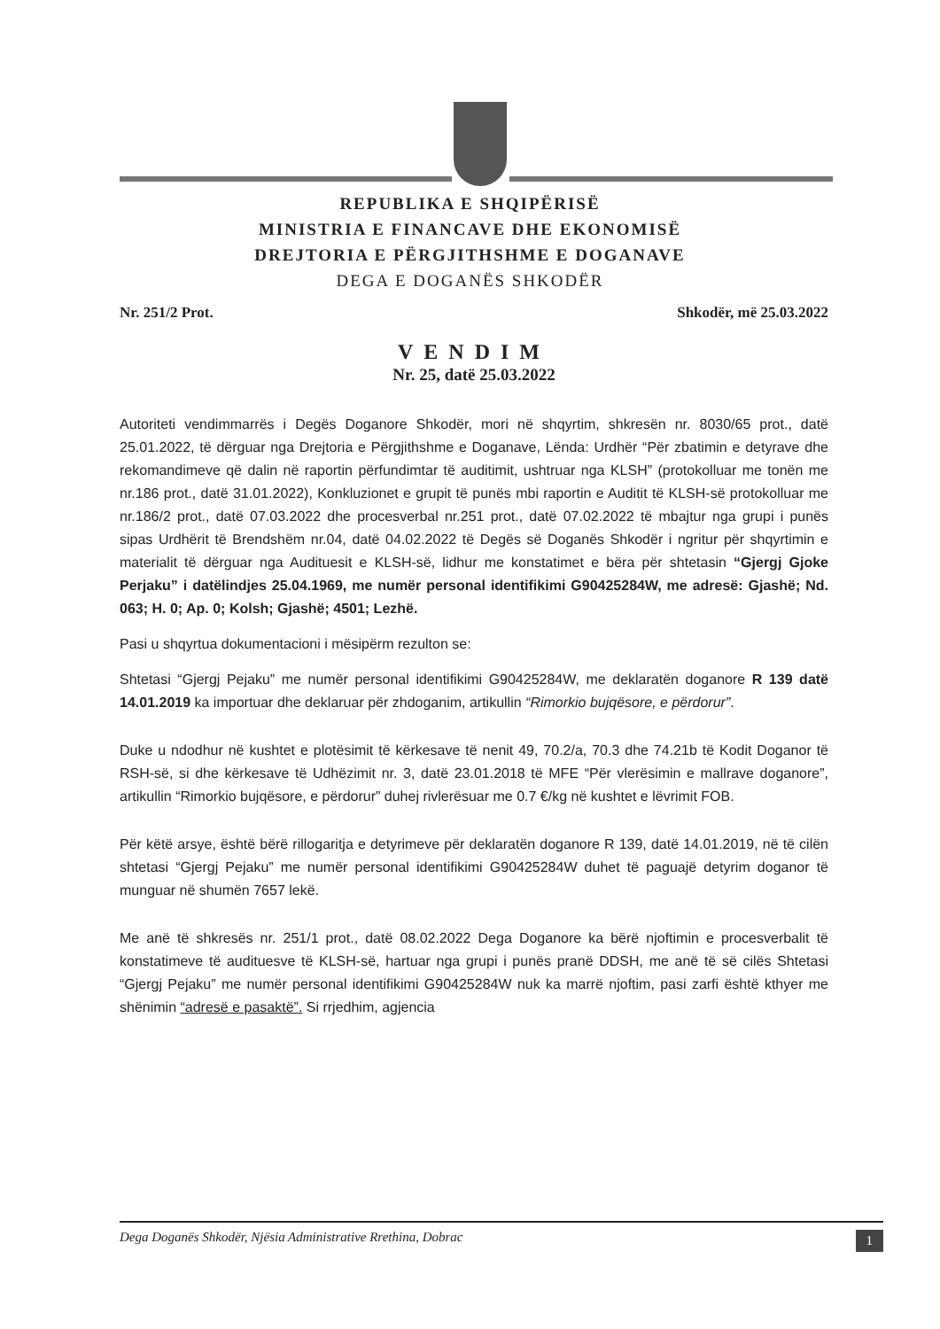REPUBLIKA E SHQIPËRISË
MINISTRIA E FINANCAVE DHE EKONOMISË
DREJTORIA E PËRGJITHSHME E DOGANAVE
DEGA E DOGANËS SHKODËR
Nr. 251/2 Prot. Shkodër, më 25.03.2022
VENDIM
Nr. 25, datë 25.03.2022
Autoriteti vendimmarrës i Degës Doganore Shkodër, mori në shqyrtim, shkresën nr. 8030/65 prot., datë 25.01.2022, të dërguar nga Drejtoria e Përgjithshme e Doganave, Lënda: Urdhër “Për zbatimin e detyrave dhe rekomandimeve që dalin në raportin përfundimtar të auditimit, ushtruar nga KLSH” (protokolluar me tonën me nr.186 prot., datë 31.01.2022), Konkluzionet e grupit të punës mbi raportin e Auditit të KLSH-së protokolluar me nr.186/2 prot., datë 07.03.2022 dhe procesverbal nr.251 prot., datë 07.02.2022 të mbajtur nga grupi i punës sipas Urdhërit të Brendshëm nr.04, datë 04.02.2022 të Degës së Doganës Shkodër i ngritur për shqyrtimin e materialit të dërguar nga Audituesit e KLSH-së, lidhur me konstatimet e bëra për shtetasin “Gjergj Gjoke Perjaku” i datëlindjes 25.04.1969, me numër personal identifikimi G90425284W, me adresë: Gjashë; Nd. 063; H. 0; Ap. 0; Kolsh; Gjashë; 4501; Lezhë.
Pasi u shqyrtua dokumentacioni i mësipërm rezulton se:
Shtetasi “Gjergj Pejaku” me numër personal identifikimi G90425284W, me deklaratën doganore R 139 datë 14.01.2019 ka importuar dhe deklaruar për zhdoganim, artikullin “Rimorkio bujqësore, e përdorur”.
Duke u ndodhur në kushtet e plotësimit të kërkesave të nenit 49, 70.2/a, 70.3 dhe 74.21b të Kodit Doganor të RSH-së, si dhe kërkesave të Udhëzimit nr. 3, datë 23.01.2018 të MFE “Për vlerësimin e mallrave doganore”, artikullin “Rimorkio bujqësore, e përdorur” duhej rivlerësuar me 0.7 €/kg në kushtet e lëvrimit FOB.
Për këtë arsye, është bërë rillogaritja e detyrimeve për deklaratën doganore R 139, datë 14.01.2019, në të cilën shtetasi “Gjergj Pejaku” me numër personal identifikimi G90425284W duhet të paguajë detyrim doganor të munguar në shumën 7657 lekë.
Me anë të shkresës nr. 251/1 prot., datë 08.02.2022 Dega Doganore ka bërë njoftimin e procesverbalit të konstatimeve të audituesve të KLSH-së, hartuar nga grupi i punës pranë DDSH, me anë të së cilës Shtetasi “Gjergj Pejaku” me numër personal identifikimi G90425284W nuk ka marrë njoftim, pasi zarfi është kthyer me shënimin “adresë e pasaktë”. Si rrjedhim, agjencia
Dega Doganës Shkodër, Njësia Administrative Rrethina, Dobrac 1